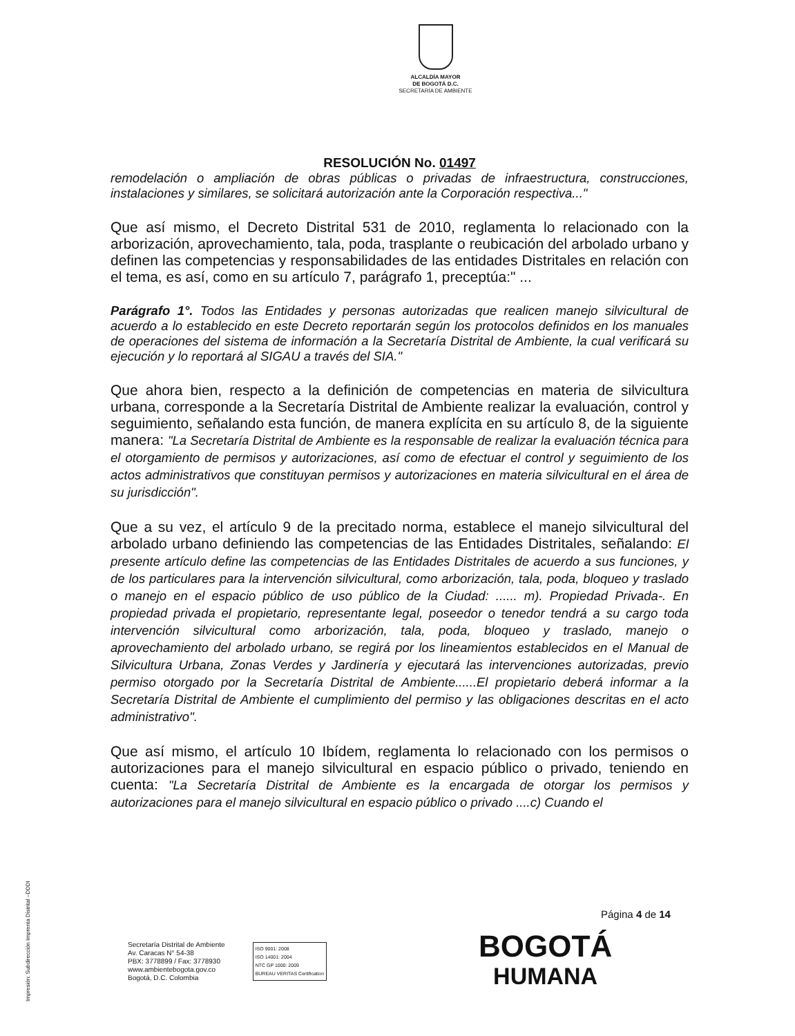ALCALDÍA MAYOR
DE BOGOTÁ D.C.
SECRETARÍA DE AMBIENTE
RESOLUCIÓN No. 01497
remodelación o ampliación de obras públicas o privadas de infraestructura, construcciones, instalaciones y similares, se solicitará autorización ante la Corporación respectiva..."
Que así mismo, el Decreto Distrital 531 de 2010, reglamenta lo relacionado con la arborización, aprovechamiento, tala, poda, trasplante o reubicación del arbolado urbano y definen las competencias y responsabilidades de las entidades Distritales en relación con el tema, es así, como en su artículo 7, parágrafo 1, preceptúa:" ...
Parágrafo 1°. Todos las Entidades y personas autorizadas que realicen manejo silvicultural de acuerdo a lo establecido en este Decreto reportarán según los protocolos definidos en los manuales de operaciones del sistema de información a la Secretaría Distrital de Ambiente, la cual verificará su ejecución y lo reportará al SIGAU a través del SIA."
Que ahora bien, respecto a la definición de competencias en materia de silvicultura urbana, corresponde a la Secretaría Distrital de Ambiente realizar la evaluación, control y seguimiento, señalando esta función, de manera explícita en su artículo 8, de la siguiente manera: "La Secretaría Distrital de Ambiente es la responsable de realizar la evaluación técnica para el otorgamiento de permisos y autorizaciones, así como de efectuar el control y seguimiento de los actos administrativos que constituyan permisos y autorizaciones en materia silvicultural en el área de su jurisdicción".
Que a su vez, el artículo 9 de la precitado norma, establece el manejo silvicultural del arbolado urbano definiendo las competencias de las Entidades Distritales, señalando: El presente artículo define las competencias de las Entidades Distritales de acuerdo a sus funciones, y de los particulares para la intervención silvicultural, como arborización, tala, poda, bloqueo y traslado o manejo en el espacio público de uso público de la Ciudad: ...... m). Propiedad Privada-. En propiedad privada el propietario, representante legal, poseedor o tenedor tendrá a su cargo toda intervención silvicultural como arborización, tala, poda, bloqueo y traslado, manejo o aprovechamiento del arbolado urbano, se regirá por los lineamientos establecidos en el Manual de Silvicultura Urbana, Zonas Verdes y Jardinería y ejecutará las intervenciones autorizadas, previo permiso otorgado por la Secretaría Distrital de Ambiente......El propietario deberá informar a la Secretaría Distrital de Ambiente el cumplimiento del permiso y las obligaciones descritas en el acto administrativo".
Que así mismo, el artículo 10 Ibídem, reglamenta lo relacionado con los permisos o autorizaciones para el manejo silvicultural en espacio público o privado, teniendo en cuenta: "La Secretaría Distrital de Ambiente es la encargada de otorgar los permisos y autorizaciones para el manejo silvicultural en espacio público o privado ....c) Cuando el
Página 4 de 14
Secretaría Distrital de Ambiente
Av. Caracas N° 54-38
PBX: 3778899 / Fax: 3778930
www.ambientebogota.gov.co
Bogotá, D.C. Colombia
ISO 9001: 2008
ISO 14001: 2004
NTC GP 1000: 2009
BUREAU VERITAS Certification
BOGOTÁ
HUMANA
Impresión: Subdirección Imprenta Distrital –DDDI